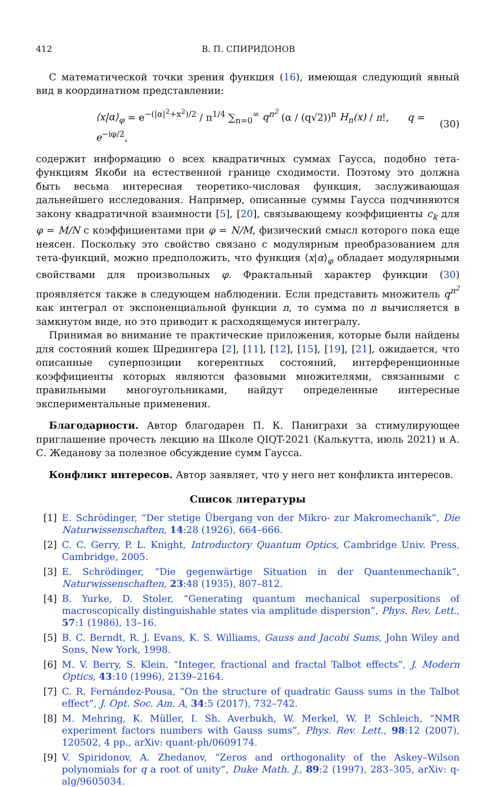412 В. П. СПИРИДОНОВ
С математической точки зрения функция (16), имеющая следующий явный вид в координатном представлении:
⟨x|α⟩<sub>φ</sub> = e<sup>−(|α|<sup>2</sup>+x<sup>2</sup>)/2</sup> / π<sup>1/4</sup> ∑<sub>n=0</sub><sup>∞</sup> q<sup>n<sup>2</sup></sup> (α / (q√2))<sup>n</sup> H<sub>n</sub>(x) / n!, q = e<sup>−iφ/2</sup>, (30)
содержит информацию о всех квадратичных суммах Гаусса, подобно тета-функциям Якоби на естественной границе сходимости. Поэтому это должна быть весьма интересная теоретико-числовая функция, заслуживающая дальнейшего исследования. Например, описанные суммы Гаусса подчиняются закону квадратичной взаимности [5], [20], связывающему коэффициенты c<sub>k</sub> для φ = M/N с коэффициентами при φ = N/M, физический смысл которого пока еще неясен. Поскольку это свойство связано с модулярным преобразованием для тета-функций, можно предположить, что функция ⟨x|α⟩<sub>φ</sub> обладает модулярными свойствами для произвольных φ. Фрактальный характер функции (30) проявляется также в следующем наблюдении. Если представить множитель q<sup>n<sup>2</sup></sup> как интеграл от экспоненциальной функции n, то сумма по n вычисляется в замкнутом виде, но это приводит к расходящемуся интегралу.
Принимая во внимание те практические приложения, которые были найдены для состояний кошек Шредингера [2], [11], [12], [15], [19], [21], ожидается, что описанные суперпозиции когерентных состояний, интерференционные коэффициенты которых являются фазовыми множителями, связанными с правильными многоугольниками, найдут определенные интересные экспериментальные применения.
Благодарности. Автор благодарен П. К. Паниграхи за стимулирующее приглашение прочесть лекцию на Школе QIQT-2021 (Калькутта, июль 2021) и А. С. Жеданову за полезное обсуждение сумм Гаусса.
Конфликт интересов. Автор заявляет, что у него нет конфликта интересов.
Список литературы
[1] E. Schrödinger, “Der stetige Übergang von der Mikro- zur Makromechanik”, Die Naturwissenschaften, 14:28 (1926), 664–666.
[2] C. C. Gerry, P. L. Knight, Introductory Quantum Optics, Cambridge Univ. Press, Cambridge, 2005.
[3] E. Schrödinger, “Die gegenwärtige Situation in der Quantenmechanik”, Naturwissenschaften, 23:48 (1935), 807–812.
[4] B. Yurke, D. Stoler, “Generating quantum mechanical superpositions of macroscopically distinguishable states via amplitude dispersion”, Phys. Rev. Lett., 57:1 (1986), 13–16.
[5] B. C. Berndt, R. J. Evans, K. S. Williams, Gauss and Jacobi Sums, John Wiley and Sons, New York, 1998.
[6] M. V. Berry, S. Klein, “Integer, fractional and fractal Talbot effects”, J. Modern Optics, 43:10 (1996), 2139–2164.
[7] C. R. Fernández-Pousa, “On the structure of quadratic Gauss sums in the Talbot effect”, J. Opt. Soc. Am. A, 34:5 (2017), 732–742.
[8] M. Mehring, K. Müller, I. Sh. Averbukh, W. Merkel, W. P. Schleich, “NMR experiment factors numbers with Gauss sums”, Phys. Rev. Lett., 98:12 (2007), 120502, 4 pp., arXiv: quant-ph/0609174.
[9] V. Spiridonov, A. Zhedanov, “Zeros and orthogonality of the Askey–Wilson polynomials for q a root of unity”, Duke Math. J., 89:2 (1997), 283–305, arXiv: q-alg/9605034.